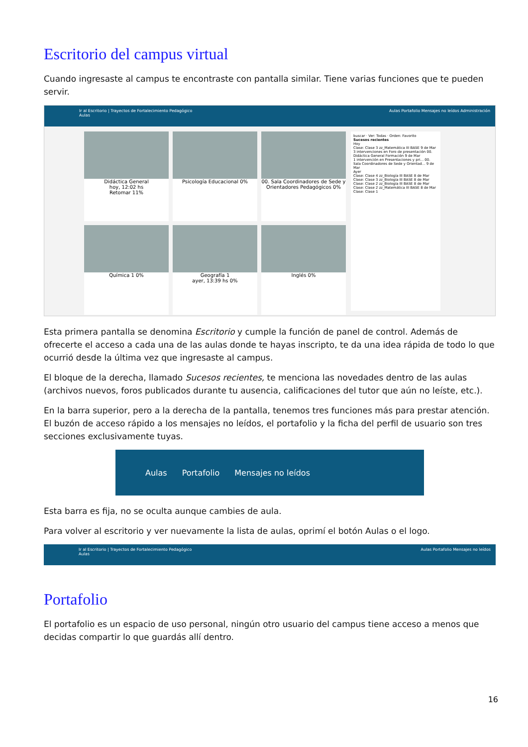Escritorio del campus virtual
Cuando ingresaste al campus te encontraste con pantalla similar. Tiene varias funciones que te pueden servir.
Ir al Escritorio | Trayectos de Fortalecimiento Pedagógico
Aulas
Aulas Portafolio Mensajes no leídos Administración
Didáctica General
hoy, 12:02 hs
Retomar 11%
Psicología Educacional 0%
00. Sala Coordinadores de Sede y Orientadores Pedagógicos 0%
Química 1 0%
Geografía 1
ayer, 13:39 hs 0%
Inglés 0%
buscar · Ver: Todas · Orden: Favorito
Sucesos recientes
Hoy
Clase: Clase 3 zz_Matemática III BASE 9 de Mar
3 intervenciones en Foro de presentación 00. Didáctica General Formación 9 de Mar
1 intervención en Presentaciones y pri... 00. Sala Coordinadores de Sede y Orientad... 9 de Mar
Ayer
Clase: Clase 4 zz_Biología III BASE 8 de Mar
Clase: Clase 3 zz_Biología III BASE 8 de Mar
Clase: Clase 2 zz_Biología III BASE 8 de Mar
Clase: Clase 2 zz_Matemática III BASE 8 de Mar
Clase: Clase 1
Esta primera pantalla se denomina Escritorio y cumple la función de panel de control. Además de ofrecerte el acceso a cada una de las aulas donde te hayas inscripto, te da una idea rápida de todo lo que ocurrió desde la última vez que ingresaste al campus.
El bloque de la derecha, llamado Sucesos recientes, te menciona las novedades dentro de las aulas (archivos nuevos, foros publicados durante tu ausencia, calificaciones del tutor que aún no leíste, etc.).
En la barra superior, pero a la derecha de la pantalla, tenemos tres funciones más para prestar atención. El buzón de acceso rápido a los mensajes no leídos, el portafolio y la ficha del perfil de usuario son tres secciones exclusivamente tuyas.
Aulas Portafolio Mensajes no leídos
Esta barra es fija, no se oculta aunque cambies de aula.
Para volver al escritorio y ver nuevamente la lista de aulas, oprimí el botón Aulas o el logo.
Ir al Escritorio | Trayectos de Fortalecimiento Pedagógico
Aulas
Aulas Portafolio Mensajes no leídos
Portafolio
El portafolio es un espacio de uso personal, ningún otro usuario del campus tiene acceso a menos que decidas compartir lo que guardás allí dentro.
16